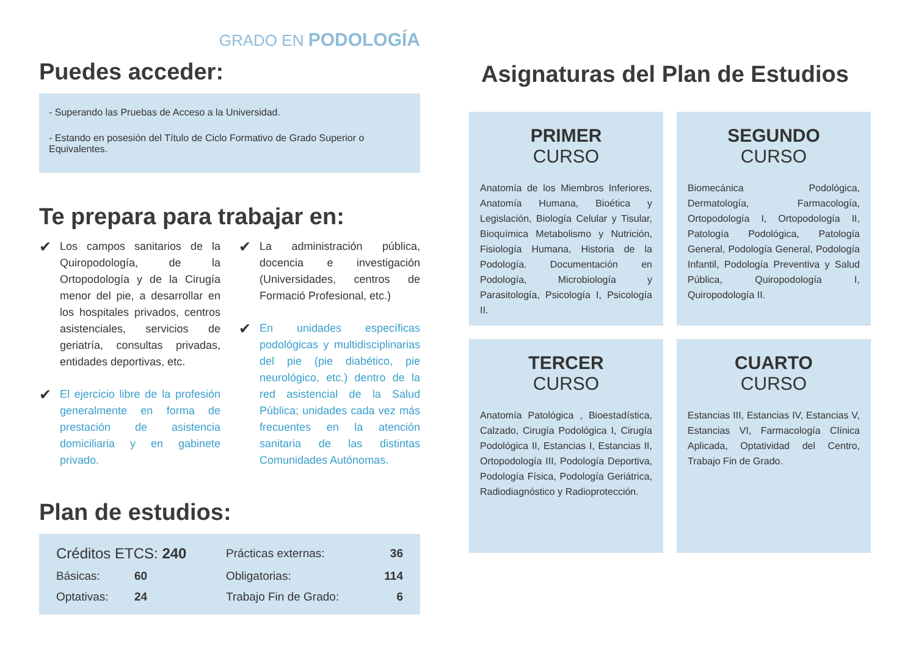GRADO EN PODOLOGÍA
Puedes acceder:
- Superando las Pruebas de Acceso a la Universidad.
- Estando en posesión del Título de Ciclo Formativo de Grado Superior o Equivalentes.
Te prepara para trabajar en:
✔
Los campos sanitarios de la Quiropodología, de la Ortopodología y de la Cirugía menor del pie, a desarrollar en los hospitales privados, centros asistenciales, servicios de geriatría, consultas privadas, entidades deportivas, etc.
✔
El ejercicio libre de la profesión generalmente en forma de prestación de asistencia domiciliaria y en gabinete privado.
✔
La administración pública, docencia e investigación (Universidades, centros de Formació Profesional, etc.)
✔
En unidades específicas podológicas y multidisciplinarias del pie (pie diabético, pie neurológico, etc.) dentro de la red asistencial de la Salud Pública; unidades cada vez más frecuentes en la atención sanitaria de las distintas Comunidades Autónomas.
Plan de estudios:
| Créditos ETCS: 240 | | Prácticas externas: | 36 |
| Básicas: | 60 | Obligatorias: | 114 |
| Optativas: | 24 | Trabajo Fin de Grado: | 6 |
Asignaturas del Plan de Estudios
PRIMER
CURSO
Anatomía de los Miembros Inferiores, Anatomía Humana, Bioética y Legislación, Biología Celular y Tisular, Bioquímica Metabolismo y Nutrición, Fisiología Humana, Historia de la Podología. Documentación en Podología, Microbiología y Parasitología, Psicología I, Psicología II.
SEGUNDO
CURSO
Biomecánica Podológica, Dermatología, Farmacología, Ortopodología I, Ortopodología II, Patología Podológica, Patología General, Podología General, Podología Infantil, Podología Preventiva y Salud Pública, Quiropodología I, Quiropodología II.
TERCER
CURSO
Anatomía Patológica , Bioestadística, Calzado, Cirugía Podológica I, Cirugía Podológica II, Estancias I, Estancias II, Ortopodología III, Podología Deportiva, Podología Física, Podología Geriátrica, Radiodiagnóstico y Radioprotección.
CUARTO
CURSO
Estancias III, Estancias IV, Estancias V, Estancias VI, Farmacología Clínica Aplicada, Optatividad del Centro, Trabajo Fin de Grado.